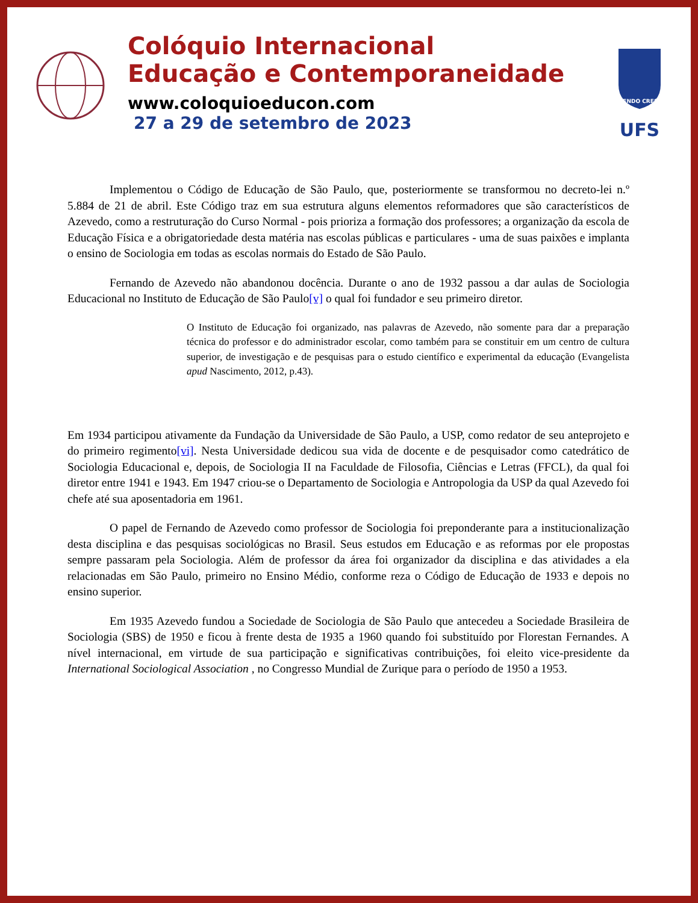Colóquio Internacional
Educação e Contemporaneidade
www.coloquioeducon.com
27 a 29 de setembro de 2023
FLUENDO CRESCIT
UFS
Implementou o Código de Educação de São Paulo, que, posteriormente se transformou no decreto-lei n.º 5.884 de 21 de abril. Este Código traz em sua estrutura alguns elementos reformadores que são característicos de Azevedo, como a restruturação do Curso Normal - pois prioriza a formação dos professores; a organização da escola de Educação Física e a obrigatoriedade desta matéria nas escolas públicas e particulares - uma de suas paixões e implanta o ensino de Sociologia em todas as escolas normais do Estado de São Paulo.
Fernando de Azevedo não abandonou docência. Durante o ano de 1932 passou a dar aulas de Sociologia Educacional no Instituto de Educação de São Paulo[v] o qual foi fundador e seu primeiro diretor.
O Instituto de Educação foi organizado, nas palavras de Azevedo, não somente para dar a preparação técnica do professor e do administrador escolar, como também para se constituir em um centro de cultura superior, de investigação e de pesquisas para o estudo científico e experimental da educação (Evangelista apud Nascimento, 2012, p.43).
Em 1934 participou ativamente da Fundação da Universidade de São Paulo, a USP, como redator de seu anteprojeto e do primeiro regimento[vi]. Nesta Universidade dedicou sua vida de docente e de pesquisador como catedrático de Sociologia Educacional e, depois, de Sociologia II na Faculdade de Filosofia, Ciências e Letras (FFCL), da qual foi diretor entre 1941 e 1943. Em 1947 criou-se o Departamento de Sociologia e Antropologia da USP da qual Azevedo foi chefe até sua aposentadoria em 1961.
O papel de Fernando de Azevedo como professor de Sociologia foi preponderante para a institucionalização desta disciplina e das pesquisas sociológicas no Brasil. Seus estudos em Educação e as reformas por ele propostas sempre passaram pela Sociologia. Além de professor da área foi organizador da disciplina e das atividades a ela relacionadas em São Paulo, primeiro no Ensino Médio, conforme reza o Código de Educação de 1933 e depois no ensino superior.
Em 1935 Azevedo fundou a Sociedade de Sociologia de São Paulo que antecedeu a Sociedade Brasileira de Sociologia (SBS) de 1950 e ficou à frente desta de 1935 a 1960 quando foi substituído por Florestan Fernandes. A nível internacional, em virtude de sua participação e significativas contribuições, foi eleito vice-presidente da International Sociological Association , no Congresso Mundial de Zurique para o período de 1950 a 1953.